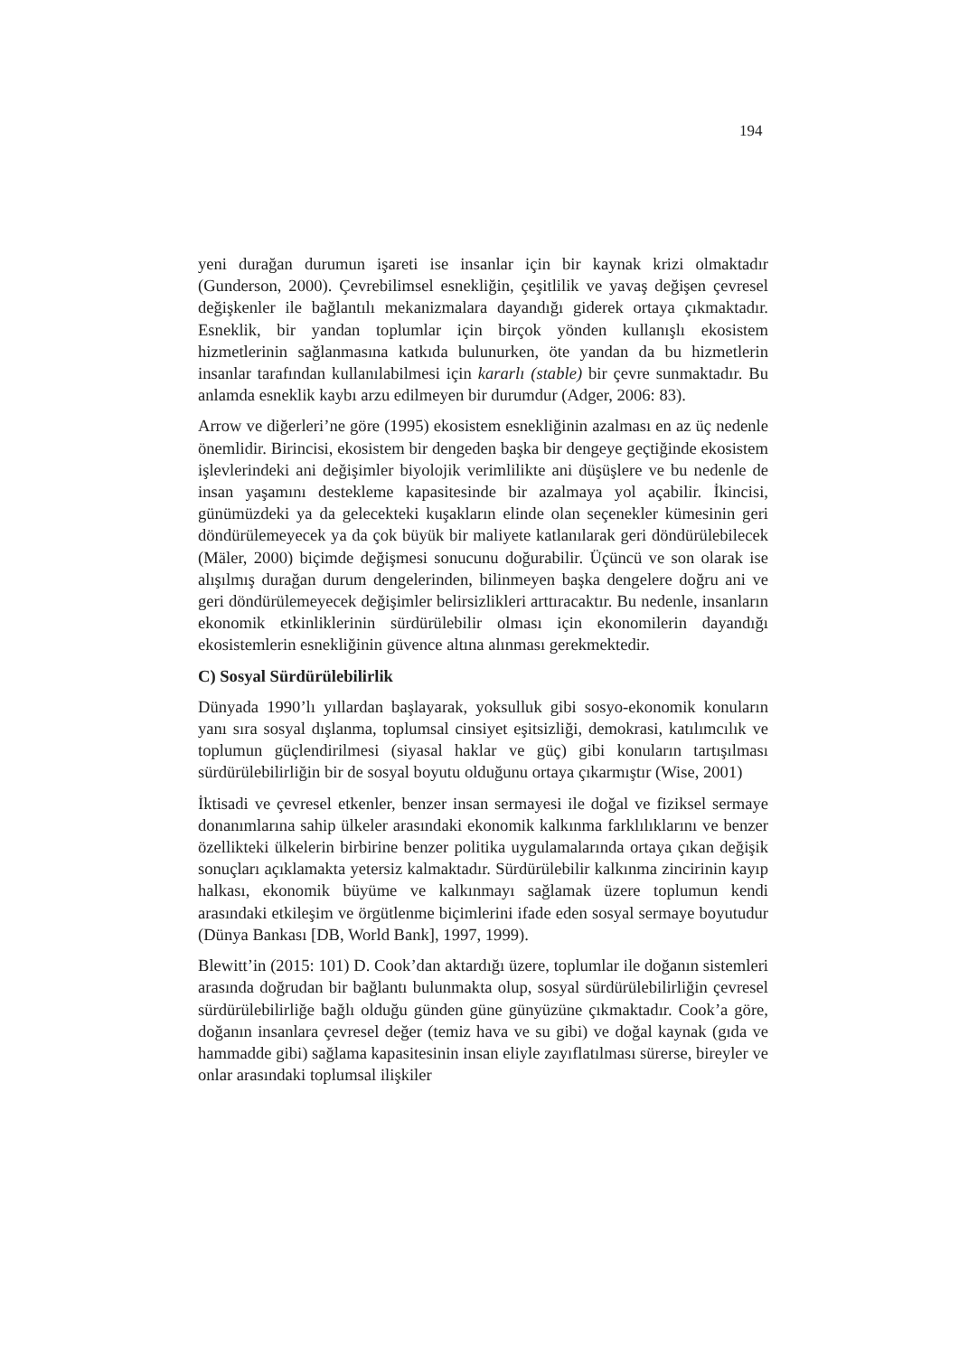194
yeni durağan durumun işareti ise insanlar için bir kaynak krizi olmaktadır (Gunderson, 2000). Çevrebilimsel esnekliğin, çeşitlilik ve yavaş değişen çevresel değişkenler ile bağlantılı mekanizmalara dayandığı giderek ortaya çıkmaktadır. Esneklik, bir yandan toplumlar için birçok yönden kullanışlı ekosistem hizmetlerinin sağlanmasına katkıda bulunurken, öte yandan da bu hizmetlerin insanlar tarafından kullanılabilmesi için kararlı (stable) bir çevre sunmaktadır. Bu anlamda esneklik kaybı arzu edilmeyen bir durumdur (Adger, 2006: 83).
Arrow ve diğerleri’ne göre (1995) ekosistem esnekliğinin azalması en az üç nedenle önemlidir. Birincisi, ekosistem bir dengeden başka bir dengeye geçtiğinde ekosistem işlevlerindeki ani değişimler biyolojik verimlilikte ani düşüşlere ve bu nedenle de insan yaşamını destekleme kapasitesinde bir azalmaya yol açabilir. İkincisi, günümüzdeki ya da gelecekteki kuşakların elinde olan seçenekler kümesinin geri döndürülemeyecek ya da çok büyük bir maliyete katlanılarak geri döndürülebilecek (Mäler, 2000) biçimde değişmesi sonucunu doğurabilir. Üçüncü ve son olarak ise alışılmış durağan durum dengelerinden, bilinmeyen başka dengelere doğru ani ve geri döndürülemeyecek değişimler belirsizlikleri arttıracaktır. Bu nedenle, insanların ekonomik etkinliklerinin sürdürülebilir olması için ekonomilerin dayandığı ekosistemlerin esnekliğinin güvence altına alınması gerekmektedir.
C) Sosyal Sürdürülebilirlik
Dünyada 1990’lı yıllardan başlayarak, yoksulluk gibi sosyo-ekonomik konuların yanı sıra sosyal dışlanma, toplumsal cinsiyet eşitsizliği, demokrasi, katılımcılık ve toplumun güçlendirilmesi (siyasal haklar ve güç) gibi konuların tartışılması sürdürülebilirliğin bir de sosyal boyutu olduğunu ortaya çıkarmıştır (Wise, 2001)
İktisadi ve çevresel etkenler, benzer insan sermayesi ile doğal ve fiziksel sermaye donanımlarına sahip ülkeler arasındaki ekonomik kalkınma farklılıklarını ve benzer özellikteki ülkelerin birbirine benzer politika uygulamalarında ortaya çıkan değişik sonuçları açıklamakta yetersiz kalmaktadır. Sürdürülebilir kalkınma zincirinin kayıp halkası, ekonomik büyüme ve kalkınmayı sağlamak üzere toplumun kendi arasındaki etkileşim ve örgütlenme biçimlerini ifade eden sosyal sermaye boyutudur (Dünya Bankası [DB, World Bank], 1997, 1999).
Blewitt’in (2015: 101) D. Cook’dan aktardığı üzere, toplumlar ile doğanın sistemleri arasında doğrudan bir bağlantı bulunmakta olup, sosyal sürdürülebilirliğin çevresel sürdürülebilirliğe bağlı olduğu günden güne günyüzüne çıkmaktadır. Cook’a göre, doğanın insanlara çevresel değer (temiz hava ve su gibi) ve doğal kaynak (gıda ve hammadde gibi) sağlama kapasitesinin insan eliyle zayıflatılması sürerse, bireyler ve onlar arasındaki toplumsal ilişkiler